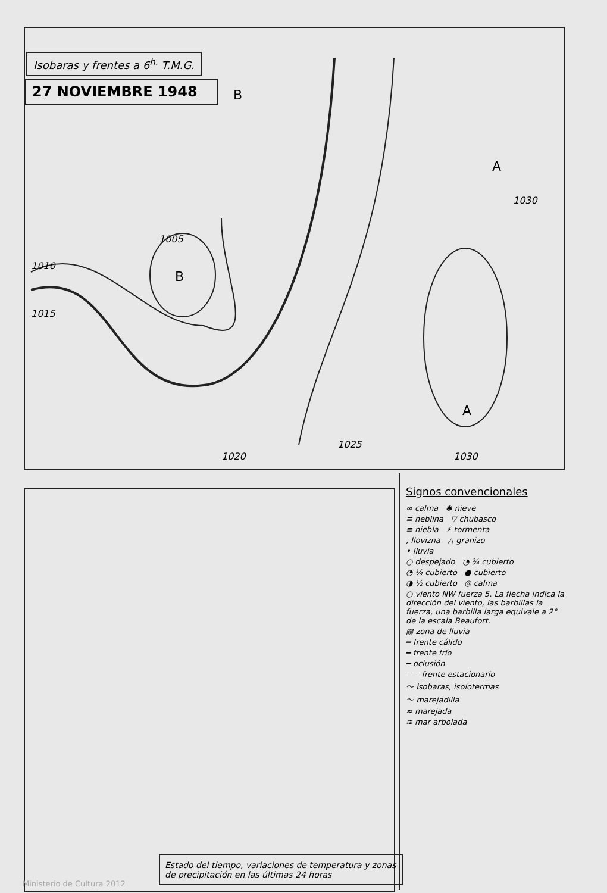Isobaras y frentes a 6<sup>h.</sup> T.M.G.
27 NOVIEMBRE 1948
B
1005
1010
B
1015
A
1030
A
1025
1020 1030
Estado del tiempo, variaciones de temperatura y zonas de precipitación en las últimas 24 horas
Signos convencionales
∞ calma ✱ nieve
≡ neblina ▽ chubasco
≡ niebla ⚡ tormenta
, llovizna △ granizo
• lluvia
○ despejado ◔ ¾ cubierto
◔ ¼ cubierto ● cubierto
◑ ½ cubierto ◎ calma
○ viento NW fuerza 5. La flecha indica la dirección del viento, las barbillas la fuerza, una barbilla larga equivale a 2° de la escala Beaufort.
▨ zona de lluvia
━ frente cálido
━ frente frío
━ oclusión
- - - frente estacionario
〜 isobaras, isolotermas
〜 marejadilla
≈ marejada
≋ mar arbolada
Ministerio de Cultura 2012